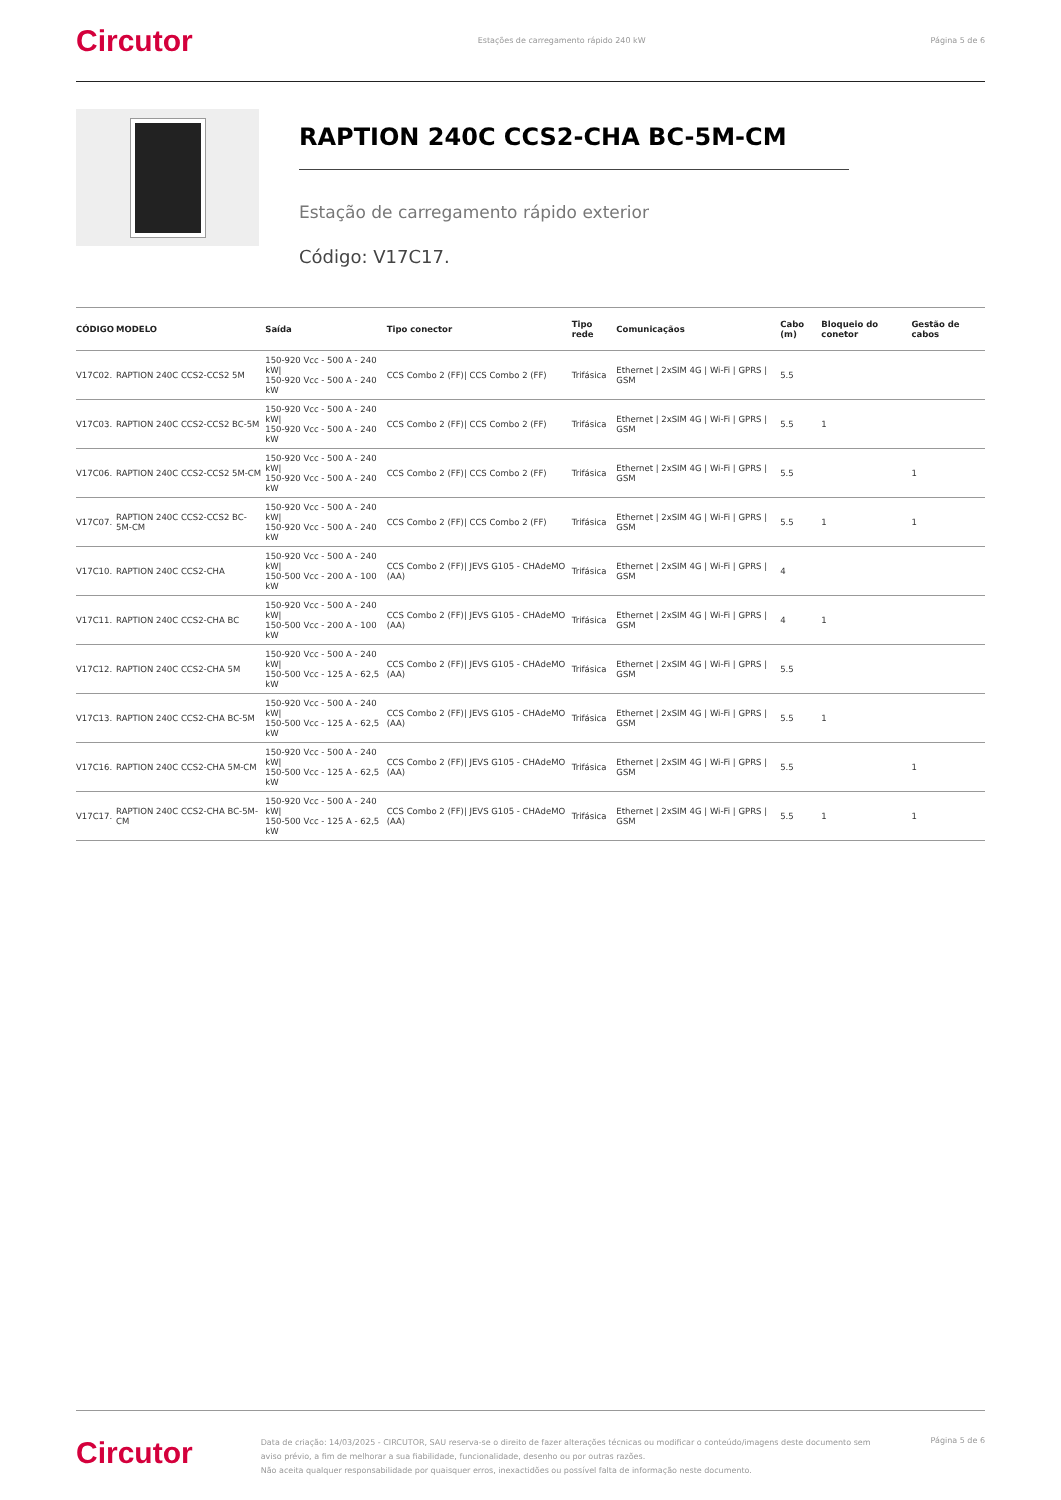Circutor Estações de carregamento rápido 240 kW Página 5 de 6
RAPTION 240C CCS2-CHA BC-5M-CM
Estação de carregamento rápido exterior
Código: V17C17.
| CÓDIGO | MODELO | Saída | Tipo conector | Tipo rede | Comunicaçãos | Cabo (m) | Bloqueio do conetor | Gestão de cabos |
| --- | --- | --- | --- | --- | --- | --- | --- | --- |
| V17C02. | RAPTION 240C CCS2-CCS2 5M | 150-920 Vcc - 500 A - 240 kW/ 150-920 Vcc - 500 A - 240 kW | CCS Combo 2 (FF)/ CCS Combo 2 (FF) | Trifásica | Ethernet / 2xSIM 4G / Wi-Fi / GPRS / GSM | 5.5 | | |
| V17C03. | RAPTION 240C CCS2-CCS2 BC-5M | 150-920 Vcc - 500 A - 240 kW/ 150-920 Vcc - 500 A - 240 kW | CCS Combo 2 (FF)/ CCS Combo 2 (FF) | Trifásica | Ethernet / 2xSIM 4G / Wi-Fi / GPRS / GSM | 5.5 | 1 | |
| V17C06. | RAPTION 240C CCS2-CCS2 5M-CM | 150-920 Vcc - 500 A - 240 kW/ 150-920 Vcc - 500 A - 240 kW | CCS Combo 2 (FF)/ CCS Combo 2 (FF) | Trifásica | Ethernet / 2xSIM 4G / Wi-Fi / GPRS / GSM | 5.5 | | 1 |
| V17C07. | RAPTION 240C CCS2-CCS2 BC-5M-CM | 150-920 Vcc - 500 A - 240 kW/ 150-920 Vcc - 500 A - 240 kW | CCS Combo 2 (FF)/ CCS Combo 2 (FF) | Trifásica | Ethernet / 2xSIM 4G / Wi-Fi / GPRS / GSM | 5.5 | 1 | 1 |
| V17C10. | RAPTION 240C CCS2-CHA | 150-920 Vcc - 500 A - 240 kW/ 150-500 Vcc - 200 A - 100 kW | CCS Combo 2 (FF)/ JEVS G105 - CHAdeMO (AA) | Trifásica | Ethernet / 2xSIM 4G / Wi-Fi / GPRS / GSM | 4 | | |
| V17C11. | RAPTION 240C CCS2-CHA BC | 150-920 Vcc - 500 A - 240 kW/ 150-500 Vcc - 200 A - 100 kW | CCS Combo 2 (FF)/ JEVS G105 - CHAdeMO (AA) | Trifásica | Ethernet / 2xSIM 4G / Wi-Fi / GPRS / GSM | 4 | 1 | |
| V17C12. | RAPTION 240C CCS2-CHA 5M | 150-920 Vcc - 500 A - 240 kW/ 150-500 Vcc - 125 A - 62,5 kW | CCS Combo 2 (FF)/ JEVS G105 - CHAdeMO (AA) | Trifásica | Ethernet / 2xSIM 4G / Wi-Fi / GPRS / GSM | 5.5 | | |
| V17C13. | RAPTION 240C CCS2-CHA BC-5M | 150-920 Vcc - 500 A - 240 kW/ 150-500 Vcc - 125 A - 62,5 kW | CCS Combo 2 (FF)/ JEVS G105 - CHAdeMO (AA) | Trifásica | Ethernet / 2xSIM 4G / Wi-Fi / GPRS / GSM | 5.5 | 1 | |
| V17C16. | RAPTION 240C CCS2-CHA 5M-CM | 150-920 Vcc - 500 A - 240 kW/ 150-500 Vcc - 125 A - 62,5 kW | CCS Combo 2 (FF)/ JEVS G105 - CHAdeMO (AA) | Trifásica | Ethernet / 2xSIM 4G / Wi-Fi / GPRS / GSM | 5.5 | | 1 |
| V17C17. | RAPTION 240C CCS2-CHA BC-5M-CM | 150-920 Vcc - 500 A - 240 kW/ 150-500 Vcc - 125 A - 62,5 kW | CCS Combo 2 (FF)/ JEVS G105 - CHAdeMO (AA) | Trifásica | Ethernet / 2xSIM 4G / Wi-Fi / GPRS / GSM | 5.5 | 1 | 1 |
Circutor
Data de criação: 14/03/2025 - CIRCUTOR, SAU reserva-se o direito de fazer alterações técnicas ou modificar o conteúdo/imagens deste documento sem aviso prévio, a fim de melhorar a sua fiabilidade, funcionalidade, desenho ou por outras razões.
Não aceita qualquer responsabilidade por quaisquer erros, inexactidões ou possível falta de informação neste documento.
Página 5 de 6